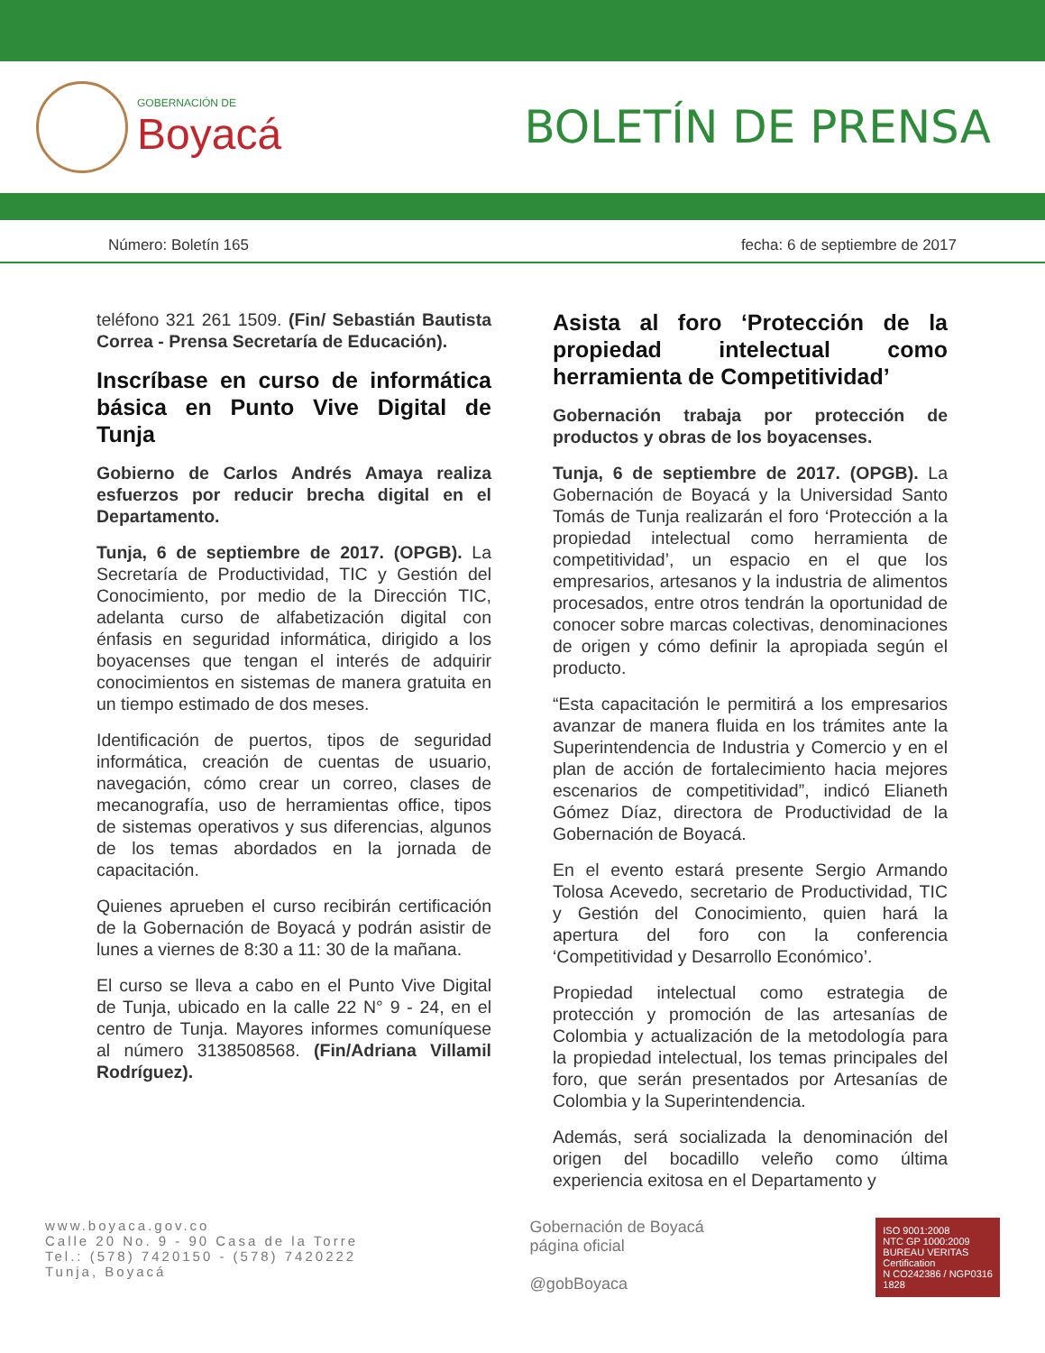GOBERNACIÓN DE
Boyacá
BOLETÍN DE PRENSA
Número: Boletín 165 fecha: 6 de septiembre de 2017
teléfono 321 261 1509. (Fin/ Sebastián Bautista Correa - Prensa Secretaría de Educación).
Inscríbase en curso de informática básica en Punto Vive Digital de Tunja
Gobierno de Carlos Andrés Amaya realiza esfuerzos por reducir brecha digital en el Departamento.
Tunja, 6 de septiembre de 2017. (OPGB). La Secretaría de Productividad, TIC y Gestión del Conocimiento, por medio de la Dirección TIC, adelanta curso de alfabetización digital con énfasis en seguridad informática, dirigido a los boyacenses que tengan el interés de adquirir conocimientos en sistemas de manera gratuita en un tiempo estimado de dos meses.
Identificación de puertos, tipos de seguridad informática, creación de cuentas de usuario, navegación, cómo crear un correo, clases de mecanografía, uso de herramientas office, tipos de sistemas operativos y sus diferencias, algunos de los temas abordados en la jornada de capacitación.
Quienes aprueben el curso recibirán certificación de la Gobernación de Boyacá y podrán asistir de lunes a viernes de 8:30 a 11: 30 de la mañana.
El curso se lleva a cabo en el Punto Vive Digital de Tunja, ubicado en la calle 22 N° 9 - 24, en el centro de Tunja. Mayores informes comuníquese al número 3138508568. (Fin/Adriana Villamil Rodríguez).
Asista al foro ‘Protección de la propiedad intelectual como herramienta de Competitividad’
Gobernación trabaja por protección de productos y obras de los boyacenses.
Tunja, 6 de septiembre de 2017. (OPGB). La Gobernación de Boyacá y la Universidad Santo Tomás de Tunja realizarán el foro ‘Protección a la propiedad intelectual como herramienta de competitividad’, un espacio en el que los empresarios, artesanos y la industria de alimentos procesados, entre otros tendrán la oportunidad de conocer sobre marcas colectivas, denominaciones de origen y cómo definir la apropiada según el producto.
“Esta capacitación le permitirá a los empresarios avanzar de manera fluida en los trámites ante la Superintendencia de Industria y Comercio y en el plan de acción de fortalecimiento hacia mejores escenarios de competitividad”, indicó Elianeth Gómez Díaz, directora de Productividad de la Gobernación de Boyacá.
En el evento estará presente Sergio Armando Tolosa Acevedo, secretario de Productividad, TIC y Gestión del Conocimiento, quien hará la apertura del foro con la conferencia ‘Competitividad y Desarrollo Económico’.
Propiedad intelectual como estrategia de protección y promoción de las artesanías de Colombia y actualización de la metodología para la propiedad intelectual, los temas principales del foro, que serán presentados por Artesanías de Colombia y la Superintendencia.
Además, será socializada la denominación del origen del bocadillo veleño como última experiencia exitosa en el Departamento y
www.boyaca.gov.co
Calle 20 No. 9 - 90 Casa de la Torre
Tel.: (578) 7420150 - (578) 7420222
Tunja, Boyacá
Gobernación de Boyacá
página oficial
@gobBoyaca
ISO 9001:2008
NTC GP 1000:2009
BUREAU VERITAS
Certification
N CO242386 / NGP0316
1828